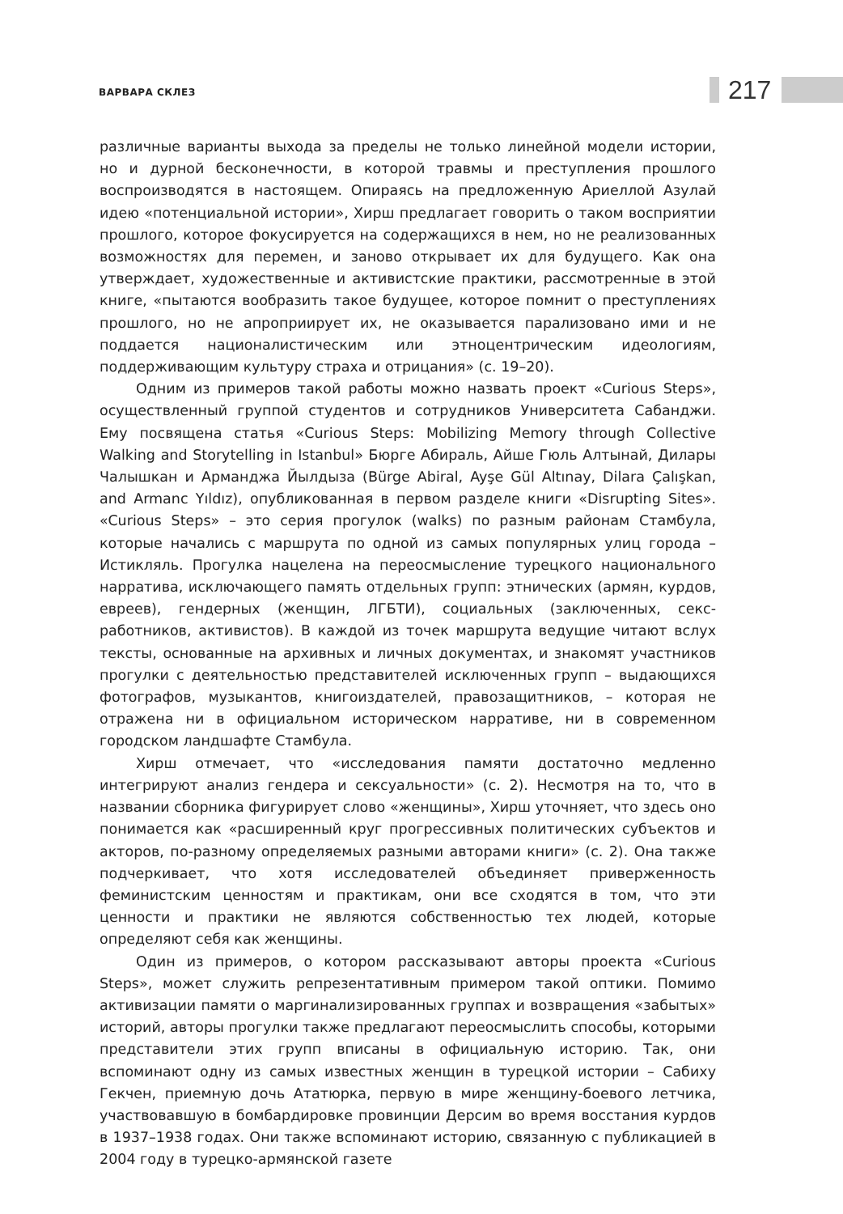ВАРВАРА СКЛЕЗ 217
различные варианты выхода за пределы не только линейной модели истории, но и дурной бесконечности, в которой травмы и преступления прошлого воспроизводятся в настоящем. Опираясь на предложенную Ариеллой Азулай идею «потенциальной истории», Хирш предлагает говорить о таком восприятии прошлого, которое фокусируется на содержащихся в нем, но не реализованных возможностях для перемен, и заново открывает их для будущего. Как она утверждает, художественные и активистские практики, рассмотренные в этой книге, «пытаются вообразить такое будущее, которое помнит о преступлениях прошлого, но не апроприирует их, не оказывается парализовано ими и не поддается националистическим или этноцентрическим идеологиям, поддерживающим культуру страха и отрицания» (с. 19–20).
Одним из примеров такой работы можно назвать проект «Curious Steps», осуществленный группой студентов и сотрудников Университета Сабанджи. Ему посвящена статья «Curious Steps: Mobilizing Memory through Collective Walking and Storytelling in Istanbul» Бюрге Абираль, Айше Гюль Алтынай, Дилары Чалышкан и Арманджа Йылдыза (Bürge Abiral, Ayşe Gül Altınay, Dilara Çalışkan, and Armanc Yıldız), опубликованная в первом разделе книги «Disrupting Sites». «Curious Steps» – это серия прогулок (walks) по разным районам Стамбула, которые начались с маршрута по одной из самых популярных улиц города – Истикляль. Прогулка нацелена на переосмысление турецкого национального нарратива, исключающего память отдельных групп: этнических (армян, курдов, евреев), гендерных (женщин, ЛГБТИ), социальных (заключенных, секс-работников, активистов). В каждой из точек маршрута ведущие читают вслух тексты, основанные на архивных и личных документах, и знакомят участников прогулки с деятельностью представителей исключенных групп – выдающихся фотографов, музыкантов, книгоиздателей, правозащитников, – которая не отражена ни в официальном историческом нарративе, ни в современном городском ландшафте Стамбула.
Хирш отмечает, что «исследования памяти достаточно медленно интегрируют анализ гендера и сексуальности» (с. 2). Несмотря на то, что в названии сборника фигурирует слово «женщины», Хирш уточняет, что здесь оно понимается как «расширенный круг прогрессивных политических субъектов и акторов, по-разному определяемых разными авторами книги» (с. 2). Она также подчеркивает, что хотя исследователей объединяет приверженность феминистским ценностям и практикам, они все сходятся в том, что эти ценности и практики не являются собственностью тех людей, которые определяют себя как женщины.
Один из примеров, о котором рассказывают авторы проекта «Curious Steps», может служить репрезентативным примером такой оптики. Помимо активизации памяти о маргинализированных группах и возвращения «забытых» историй, авторы прогулки также предлагают переосмыслить способы, которыми представители этих групп вписаны в официальную историю. Так, они вспоминают одну из самых известных женщин в турецкой истории – Сабиху Гекчен, приемную дочь Ататюрка, первую в мире женщину-боевого летчика, участвовавшую в бомбардировке провинции Дерсим во время восстания курдов в 1937–1938 годах. Они также вспоминают историю, связанную с публикацией в 2004 году в турецко-армянской газете